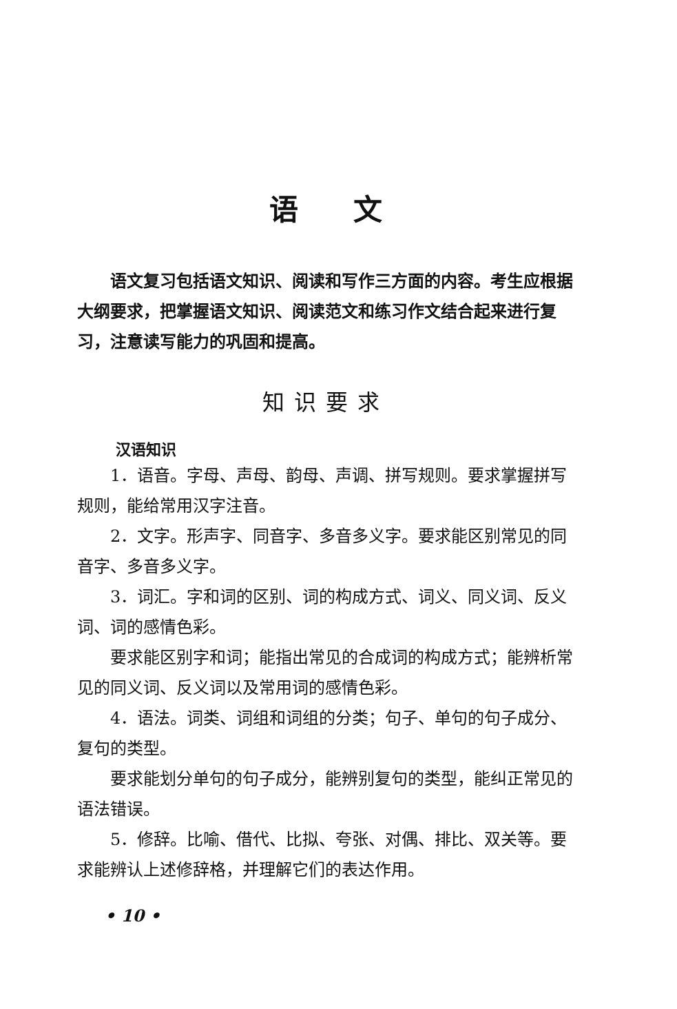语文
语文复习包括语文知识、阅读和写作三方面的内容。考生应根据大纲要求，把掌握语文知识、阅读范文和练习作文结合起来进行复习，注意读写能力的巩固和提高。
知识要求
汉语知识
1．语音。字母、声母、韵母、声调、拼写规则。要求掌握拼写规则，能给常用汉字注音。
2．文字。形声字、同音字、多音多义字。要求能区别常见的同音字、多音多义字。
3．词汇。字和词的区别、词的构成方式、词义、同义词、反义词、词的感情色彩。
要求能区别字和词；能指出常见的合成词的构成方式；能辨析常见的同义词、反义词以及常用词的感情色彩。
4．语法。词类、词组和词组的分类；句子、单句的句子成分、复句的类型。
要求能划分单句的句子成分，能辨别复句的类型，能纠正常见的语法错误。
5．修辞。比喻、借代、比拟、夸张、对偶、排比、双关等。要求能辨认上述修辞格，并理解它们的表达作用。
• 10 •